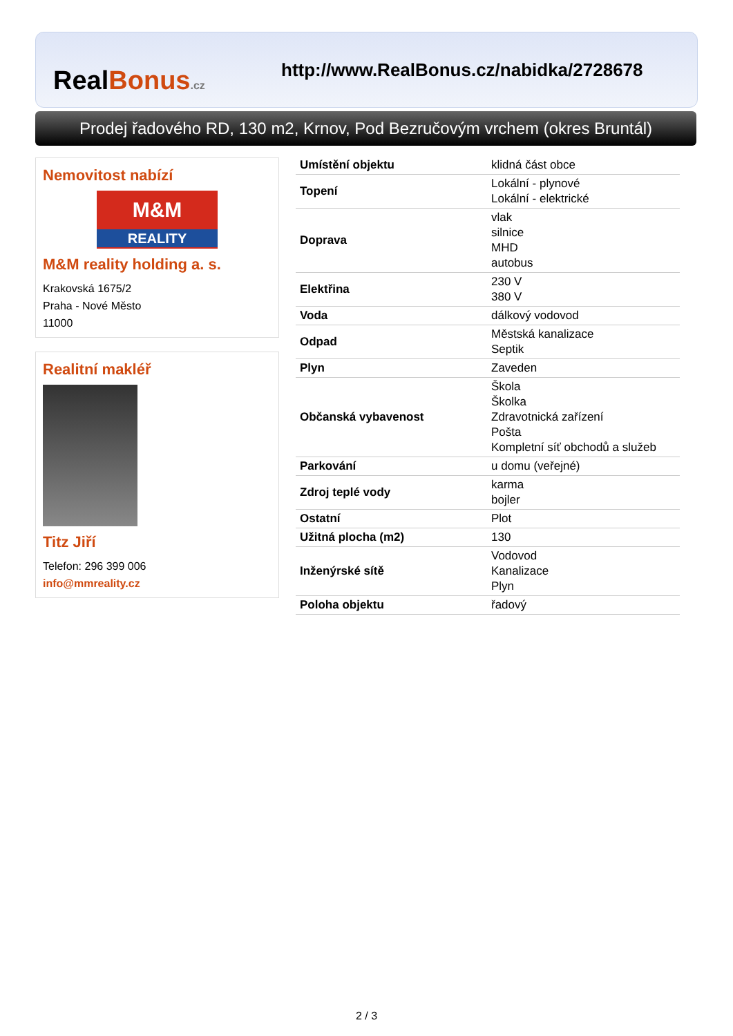RealBonus.cz
http://www.RealBonus.cz/nabidka/2728678
Prodej řadového RD, 130 m2, Krnov, Pod Bezručovým vrchem (okres Bruntál)
Nemovitost nabízí
M&M
REALITY
M&M reality holding a. s.
Krakovská 1675/2
Praha - Nové Město
11000
Realitní makléř
Titz Jiří
Telefon: 296 399 006
info@mmreality.cz
| Umístění objektu | klidná část obce |
| Topení | Lokální - plynové Lokální - elektrické |
| Doprava | vlak silnice MHD autobus |
| Elektřina | 230 V 380 V |
| Voda | dálkový vodovod |
| Odpad | Městská kanalizace Septik |
| Plyn | Zaveden |
| Občanská vybavenost | Škola Školka Zdravotnická zařízení Pošta Kompletní síť obchodů a služeb |
| Parkování | u domu (veřejné) |
| Zdroj teplé vody | karma bojler |
| Ostatní | Plot |
| Užitná plocha (m2) | 130 |
| Inženýrské sítě | Vodovod Kanalizace Plyn |
| Poloha objektu | řadový |
2 / 3